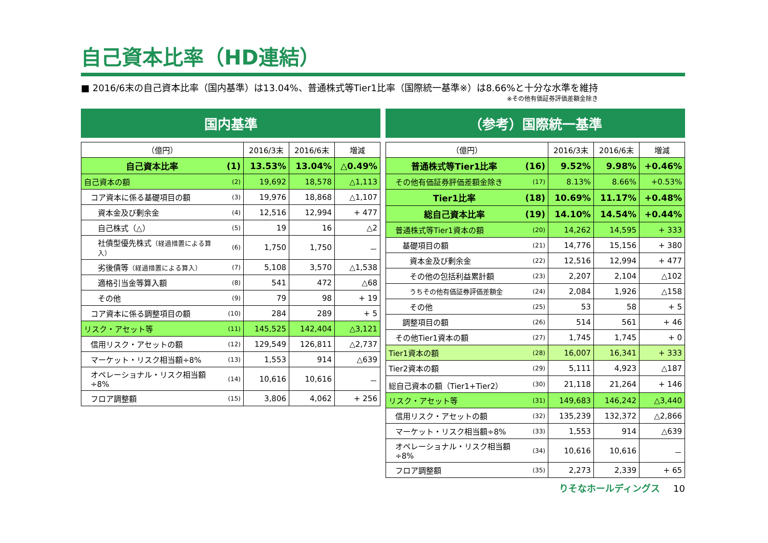自己資本比率（HD連結）
■ 2016/6末の自己資本比率（国内基準）は13.04%、普通株式等Tier1比率（国際統一基準※）は8.66%と十分な水準を維持
※その他有価証券評価差額金除き
国内基準
| （億円） | | 2016/3末 | 2016/6末 | 増減 |
| --- | --- | --- | --- | --- |
| 自己資本比率 | (1) | 13.53% | 13.04% | △0.49% |
| 自己資本の額 | (2) | 19,692 | 18,578 | △1,113 |
| コア資本に係る基礎項目の額 | (3) | 19,976 | 18,868 | △1,107 |
| 資本金及び剰余金 | (4) | 12,516 | 12,994 | + 477 |
| 自己株式（△） | (5) | 19 | 16 | △2 |
| 社債型優先株式 （経過措置による算入） | (6) | 1,750 | 1,750 | － |
| 劣後債等 （経過措置による算入） | (7) | 5,108 | 3,570 | △1,538 |
| 適格引当金等算入額 | (8) | 541 | 472 | △68 |
| その他 | (9) | 79 | 98 | + 19 |
| コア資本に係る調整項目の額 | (10) | 284 | 289 | + 5 |
| リスク・アセット等 | (11) | 145,525 | 142,404 | △3,121 |
| 信用リスク・アセットの額 | (12) | 129,549 | 126,811 | △2,737 |
| マーケット・リスク相当額÷8% | (13) | 1,553 | 914 | △639 |
| オペレーショナル・リスク相当額÷8% | (14) | 10,616 | 10,616 | － |
| フロア調整額 | (15) | 3,806 | 4,062 | + 256 |
（参考）国際統一基準
| （億円） | | 2016/3末 | 2016/6末 | 増減 |
| --- | --- | --- | --- | --- |
| 普通株式等Tier1比率 | (16) | 9.52% | 9.98% | +0.46% |
| その他有価証券評価差額金除き | (17) | 8.13% | 8.66% | +0.53% |
| Tier1比率 | (18) | 10.69% | 11.17% | +0.48% |
| 総自己資本比率 | (19) | 14.10% | 14.54% | +0.44% |
| 普通株式等Tier1資本の額 | (20) | 14,262 | 14,595 | + 333 |
| 基礎項目の額 | (21) | 14,776 | 15,156 | + 380 |
| 資本金及び剰余金 | (22) | 12,516 | 12,994 | + 477 |
| その他の包括利益累計額 | (23) | 2,207 | 2,104 | △102 |
| うちその他有価証券評価差額金 | (24) | 2,084 | 1,926 | △158 |
| その他 | (25) | 53 | 58 | + 5 |
| 調整項目の額 | (26) | 514 | 561 | + 46 |
| その他Tier1資本の額 | (27) | 1,745 | 1,745 | + 0 |
| Tier1資本の額 | (28) | 16,007 | 16,341 | + 333 |
| Tier2資本の額 | (29) | 5,111 | 4,923 | △187 |
| 総自己資本の額（Tier1+Tier2） | (30) | 21,118 | 21,264 | + 146 |
| リスク・アセット等 | (31) | 149,683 | 146,242 | △3,440 |
| 信用リスク・アセットの額 | (32) | 135,239 | 132,372 | △2,866 |
| マーケット・リスク相当額÷8% | (33) | 1,553 | 914 | △639 |
| オペレーショナル・リスク相当額÷8% | (34) | 10,616 | 10,616 | － |
| フロア調整額 | (35) | 2,273 | 2,339 | + 65 |
りそなホールディングス 10